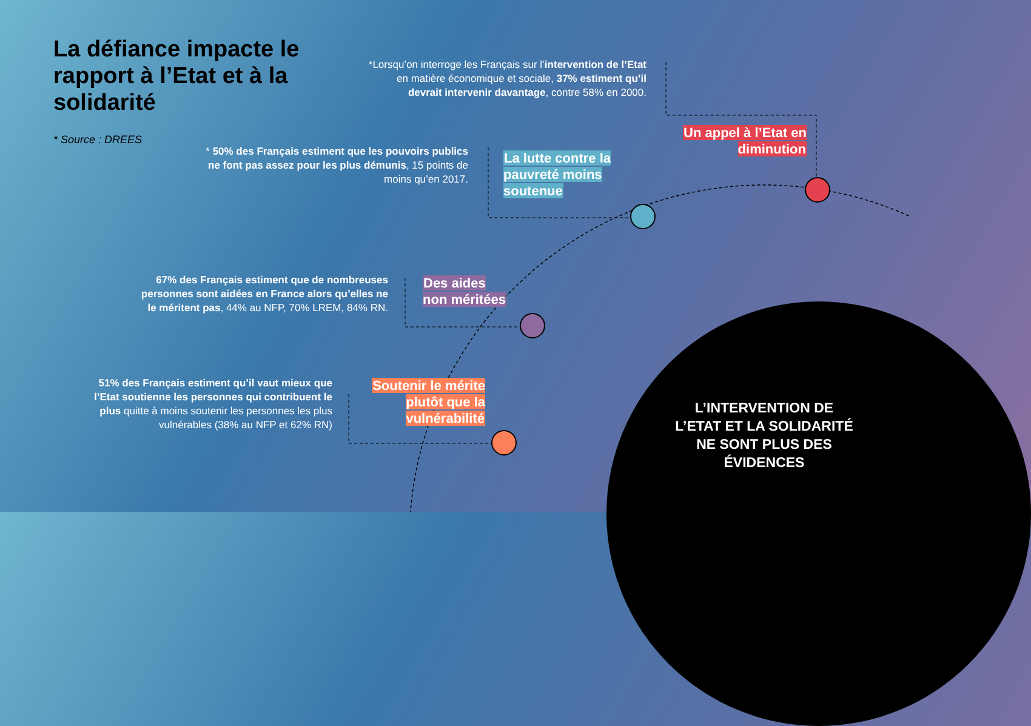La défiance impacte le rapport à l’Etat et à la solidarité
* Source : DREES
*Lorsqu’on interroge les Français sur l’intervention de l’Etat en matière économique et sociale, 37% estiment qu’il devrait intervenir davantage, contre 58% en 2000.
* 50% des Français estiment que les pouvoirs publics ne font pas assez pour les plus démunis, 15 points de moins qu’en 2017.
67% des Français estiment que de nombreuses personnes sont aidées en France alors qu’elles ne le méritent pas, 44% au NFP, 70% LREM, 84% RN.
51% des Français estiment qu’il vaut mieux que l’Etat soutienne les personnes qui contribuent le plus quitte à moins soutenir les personnes les plus vulnérables (38% au NFP et 62% RN)
Un appel à l’Etat en diminution
La lutte contre la pauvreté moins soutenue
Des aides non méritées
Soutenir le mérite plutôt que la vulnérabilité
L’INTERVENTION DE L’ETAT ET LA SOLIDARITÉ NE SONT PLUS DES ÉVIDENCES